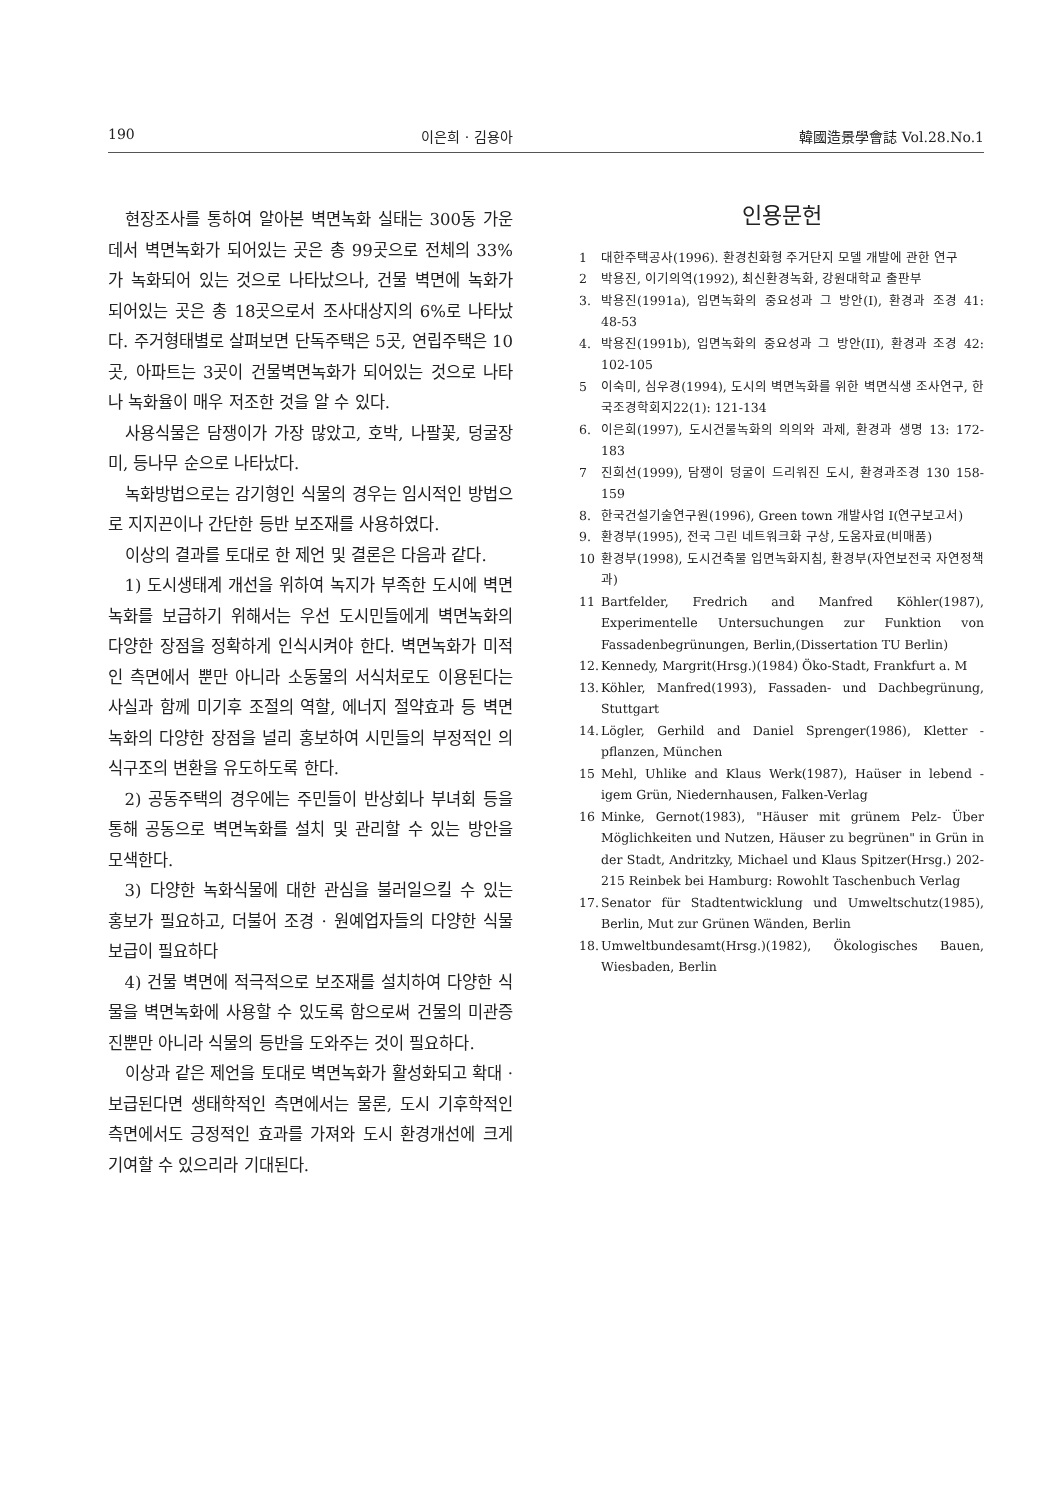190 이은희 · 김용아 韓國造景學會誌 Vol.28.No.1
현장조사를 통하여 알아본 벽면녹화 실태는 300동 가운데서 벽면녹화가 되어있는 곳은 총 99곳으로 전체의 33%가 녹화되어 있는 것으로 나타났으나, 건물 벽면에 녹화가 되어있는 곳은 총 18곳으로서 조사대상지의 6%로 나타났다. 주거형태별로 살펴보면 단독주택은 5곳, 연립주택은 10곳, 아파트는 3곳이 건물벽면녹화가 되어있는 것으로 나타나 녹화율이 매우 저조한 것을 알 수 있다.
사용식물은 담쟁이가 가장 많았고, 호박, 나팔꽃, 덩굴장미, 등나무 순으로 나타났다.
녹화방법으로는 감기형인 식물의 경우는 임시적인 방법으로 지지끈이나 간단한 등반 보조재를 사용하였다.
이상의 결과를 토대로 한 제언 및 결론은 다음과 같다.
1) 도시생태계 개선을 위하여 녹지가 부족한 도시에 벽면녹화를 보급하기 위해서는 우선 도시민들에게 벽면녹화의 다양한 장점을 정확하게 인식시켜야 한다. 벽면녹화가 미적인 측면에서 뿐만 아니라 소동물의 서식처로도 이용된다는 사실과 함께 미기후 조절의 역할, 에너지 절약효과 등 벽면녹화의 다양한 장점을 널리 홍보하여 시민들의 부정적인 의식구조의 변환을 유도하도록 한다.
2) 공동주택의 경우에는 주민들이 반상회나 부녀회 등을 통해 공동으로 벽면녹화를 설치 및 관리할 수 있는 방안을 모색한다.
3) 다양한 녹화식물에 대한 관심을 불러일으킬 수 있는 홍보가 필요하고, 더불어 조경 · 원예업자들의 다양한 식물 보급이 필요하다
4) 건물 벽면에 적극적으로 보조재를 설치하여 다양한 식물을 벽면녹화에 사용할 수 있도록 함으로써 건물의 미관증진뿐만 아니라 식물의 등반을 도와주는 것이 필요하다.
이상과 같은 제언을 토대로 벽면녹화가 활성화되고 확대 · 보급된다면 생태학적인 측면에서는 물론, 도시 기후학적인 측면에서도 긍정적인 효과를 가져와 도시 환경개선에 크게 기여할 수 있으리라 기대된다.
인용문헌
1 대한주택공사(1996). 환경친화형 주거단지 모델 개발에 관한 연구
2 박용진, 이기의역(1992), 최신환경녹화, 강원대학교 출판부
3. 박용진(1991a), 입면녹화의 중요성과 그 방안(I), 환경과 조경 41: 48-53
4. 박용진(1991b), 입면녹화의 중요성과 그 방안(II), 환경과 조경 42: 102-105
5 이숙미, 심우경(1994), 도시의 벽면녹화를 위한 벽면식생 조사연구, 한국조경학회지22(1): 121-134
6. 이은희(1997), 도시건물녹화의 의의와 과제, 환경과 생명 13: 172-183
7 진희선(1999), 담쟁이 덩굴이 드리워진 도시, 환경과조경 130 158-159
8. 한국건설기술연구원(1996), Green town 개발사업 I(연구보고서)
9. 환경부(1995), 전국 그린 네트워크화 구상, 도움자료(비매품)
10 환경부(1998), 도시건축물 입면녹화지침, 환경부(자연보전국 자연정책과)
11 Bartfelder, Fredrich and Manfred Köhler(1987), Experimentelle Untersuchungen zur Funktion von Fassadenbegrünungen, Berlin,(Dissertation TU Berlin)
12. Kennedy, Margrit(Hrsg.)(1984) Öko-Stadt, Frankfurt a. M
13. Köhler, Manfred(1993), Fassaden- und Dachbegrünung, Stuttgart
14. Lögler, Gerhild and Daniel Sprenger(1986), Kletter - pflanzen, München
15 Mehl, Uhlike and Klaus Werk(1987), Haüser in lebend - igem Grün, Niedernhausen, Falken-Verlag
16 Minke, Gernot(1983), "Häuser mit grünem Pelz- Über Möglichkeiten und Nutzen, Häuser zu begrünen" in Grün in der Stadt, Andritzky, Michael und Klaus Spitzer(Hrsg.) 202-215 Reinbek bei Hamburg: Rowohlt Taschenbuch Verlag
17. Senator für Stadtentwicklung und Umweltschutz(1985), Berlin, Mut zur Grünen Wänden, Berlin
18. Umweltbundesamt(Hrsg.)(1982), Ökologisches Bauen, Wiesbaden, Berlin